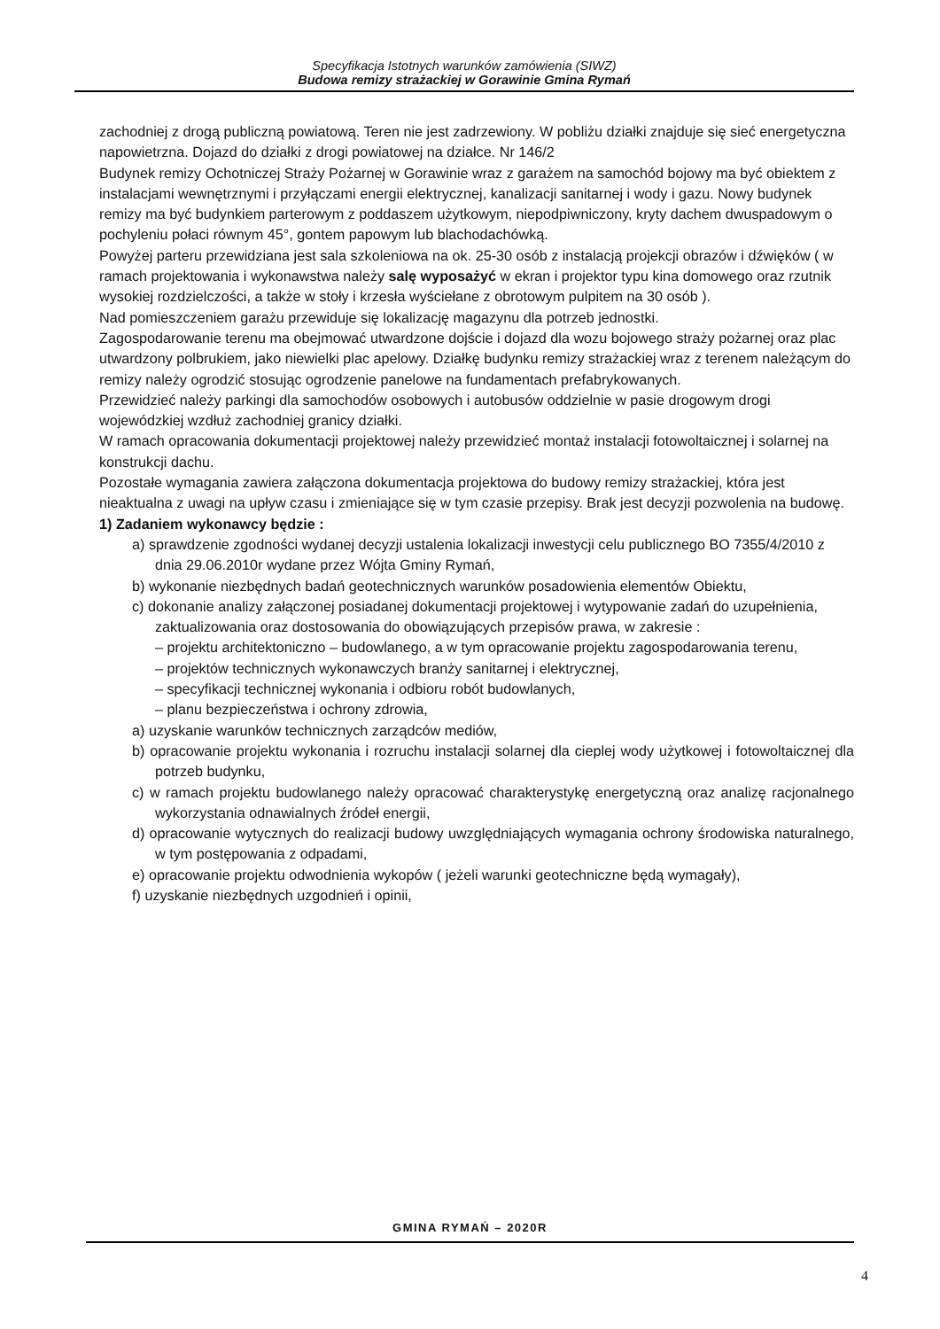Specyfikacja Istotnych warunków zamówienia (SIWZ)
Budowa remizy strażackiej w Gorawinie Gmina Rymań
zachodniej z drogą publiczną powiatową. Teren nie jest zadrzewiony. W pobliżu działki znajduje się sieć energetyczna napowietrzna. Dojazd do działki z drogi powiatowej na działce. Nr 146/2
Budynek remizy Ochotniczej Straży Pożarnej w Gorawinie wraz z garażem na samochód bojowy ma być obiektem z instalacjami wewnętrznymi i przyłączami energii elektrycznej, kanalizacji sanitarnej i wody i gazu. Nowy budynek remizy ma być budynkiem parterowym z poddaszem użytkowym, niepodpiwniczony, kryty dachem dwuspadowym o pochyleniu połaci równym 45°, gontem papowym lub blachodachówką.
Powyżej parteru przewidziana jest sala szkoleniowa na ok. 25-30 osób z instalacją projekcji obrazów i dźwięków ( w ramach projektowania i wykonawstwa należy salę wyposażyć w ekran i projektor typu kina domowego oraz rzutnik wysokiej rozdzielczości, a także w stoły i krzesła wyściełane z obrotowym pulpitem na 30 osób ).
Nad pomieszczeniem garażu przewiduje się lokalizację magazynu dla potrzeb jednostki.
Zagospodarowanie terenu ma obejmować utwardzone dojście i dojazd dla wozu bojowego straży pożarnej oraz plac utwardzony polbrukiem, jako niewielki plac apelowy. Działkę budynku remizy strażackiej wraz z terenem należącym do remizy należy ogrodzić stosując ogrodzenie panelowe na fundamentach prefabrykowanych.
Przewidzieć należy parkingi dla samochodów osobowych i autobusów oddzielnie w pasie drogowym drogi wojewódzkiej wzdłuż zachodniej granicy działki.
W ramach opracowania dokumentacji projektowej należy przewidzieć montaż instalacji fotowoltaicznej i solarnej na konstrukcji dachu.
Pozostałe wymagania zawiera załączona dokumentacja projektowa do budowy remizy strażackiej, która jest nieaktualna z uwagi na upływ czasu i zmieniające się w tym czasie przepisy. Brak jest decyzji pozwolenia na budowę.
1) Zadaniem wykonawcy będzie :
a) sprawdzenie zgodności wydanej decyzji ustalenia lokalizacji inwestycji celu publicznego BO 7355/4/2010 z dnia 29.06.2010r wydane przez Wójta Gminy Rymań,
b) wykonanie niezbędnych badań geotechnicznych warunków posadowienia elementów Obiektu,
c) dokonanie analizy załączonej posiadanej dokumentacji projektowej i wytypowanie zadań do uzupełnienia, zaktualizowania oraz dostosowania do obowiązujących przepisów prawa, w zakresie :
– projektu architektoniczno – budowlanego, a w tym opracowanie projektu zagospodarowania terenu,
– projektów technicznych wykonawczych branży sanitarnej i elektrycznej,
– specyfikacji technicznej wykonania i odbioru robót budowlanych,
– planu bezpieczeństwa i ochrony zdrowia,
a) uzyskanie warunków technicznych zarządców mediów,
b) opracowanie projektu wykonania i rozruchu instalacji solarnej dla cieplej wody użytkowej i fotowoltaicznej dla potrzeb budynku,
c) w ramach projektu budowlanego należy opracować charakterystykę energetyczną oraz analizę racjonalnego wykorzystania odnawialnych źródeł energii,
d) opracowanie wytycznych do realizacji budowy uwzględniających wymagania ochrony środowiska naturalnego, w tym postępowania z odpadami,
e) opracowanie projektu odwodnienia wykopów ( jeżeli warunki geotechniczne będą wymagały),
f) uzyskanie niezbędnych uzgodnień i opinii,
GMINA RYMAŃ – 2020R
4